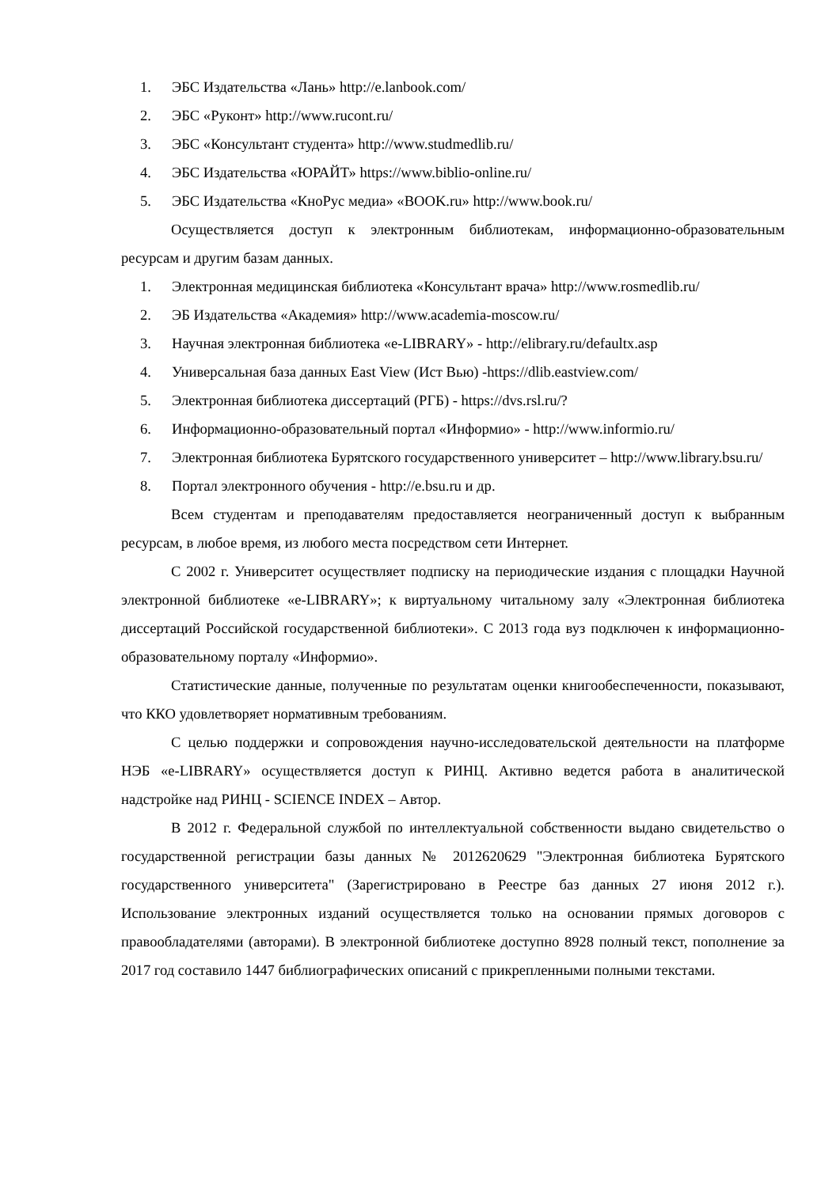1. ЭБС Издательства «Лань» http://e.lanbook.com/
2. ЭБС «Руконт» http://www.rucont.ru/
3. ЭБС «Консультант студента» http://www.studmedlib.ru/
4. ЭБС Издательства «ЮРАЙТ» https://www.biblio-online.ru/
5. ЭБС Издательства «КноРус медиа» «BOOK.ru» http://www.book.ru/
Осуществляется доступ к электронным библиотекам, информационно-образовательным ресурсам и другим базам данных.
1. Электронная медицинская библиотека «Консультант врача» http://www.rosmedlib.ru/
2. ЭБ Издательства «Академия» http://www.academia-moscow.ru/
3. Научная электронная библиотека «e-LIBRARY» - http://elibrary.ru/defaultx.asp
4. Универсальная база данных East View (Ист Вью) -https://dlib.eastview.com/
5. Электронная библиотека диссертаций (РГБ) - https://dvs.rsl.ru/?
6. Информационно-образовательный портал «Информио» - http://www.informio.ru/
7. Электронная библиотека Бурятского государственного университет – http://www.library.bsu.ru/
8. Портал электронного обучения - http://e.bsu.ru и др.
Всем студентам и преподавателям предоставляется неограниченный доступ к выбранным ресурсам, в любое время, из любого места посредством сети Интернет.
С 2002 г. Университет осуществляет подписку на периодические издания с площадки Научной электронной библиотеке «e-LIBRARY»; к виртуальному читальному залу «Электронная библиотека диссертаций Российской государственной библиотеки». С 2013 года вуз подключен к информационно-образовательному порталу «Информио».
Статистические данные, полученные по результатам оценки книгообеспеченности, показывают, что ККО удовлетворяет нормативным требованиям.
С целью поддержки и сопровождения научно-исследовательской деятельности на платформе НЭБ «e-LIBRARY» осуществляется доступ к РИНЦ. Активно ведется работа в аналитической надстройке над РИНЦ - SCIENCE INDEX – Автор.
В 2012 г. Федеральной службой по интеллектуальной собственности выдано свидетельство о государственной регистрации базы данных № 2012620629 "Электронная библиотека Бурятского государственного университета" (Зарегистрировано в Реестре баз данных 27 июня 2012 г.). Использование электронных изданий осуществляется только на основании прямых договоров с правообладателями (авторами). В электронной библиотеке доступно 8928 полный текст, пополнение за 2017 год составило 1447 библиографических описаний с прикрепленными полными текстами.